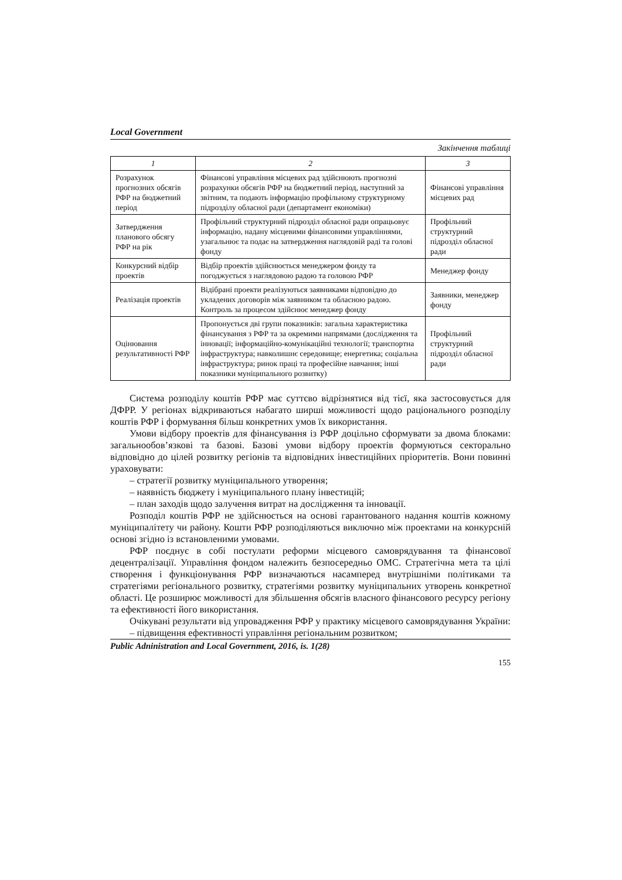Local Government
Закінчення таблиці
| 1 | 2 | 3 |
| --- | --- | --- |
| Розрахунок прогнозних обсягів РФР на бюджетний період | Фінансові управління місцевих рад здійснюють прогнозні розрахунки обсягів РФР на бюджетний період, наступний за звітним, та подають інформацію профільному структурному підрозділу обласної ради (департамент економіки) | Фінансові управління місцевих рад |
| Затвердження планового обсягу РФР на рік | Профільний структурний підрозділ обласної ради опрацьовує інформацію, надану місцевими фінансовими управліннями, узагальнює та подає на затвердження наглядовій раді та голові фонду | Профільний структурний підрозділ обласної ради |
| Конкурсний відбір проектів | Відбір проектів здійснюється менеджером фонду та погоджується з наглядовою радою та головою РФР | Менеджер фонду |
| Реалізація проектів | Відібрані проекти реалізуються заявниками відповідно до укладених договорів між заявником та обласною радою. Контроль за процесом здійснює менеджер фонду | Заявники, менеджер фонду |
| Оцінювання результативності РФР | Пропонується дві групи показників: загальна характеристика фінансування з РФР та за окремими напрямами (дослідження та інновації; інформаційно-комунікаційні технології; транспортна інфраструктура; навколишнє середовище; енергетика; соціальна інфраструктура; ринок праці та професійне навчання; інші показники муніципального розвитку) | Профільний структурний підрозділ обласної ради |
Система розподілу коштів РФР має суттєво відрізнятися від тієї, яка застосовується для ДФРР. У регіонах відкриваються набагато ширші можливості щодо раціонального розподілу коштів РФР і формування більш конкретних умов їх використання.
Умови відбору проектів для фінансування із РФР доцільно сформувати за двома блоками: загальнообов’язкові та базові. Базові умови відбору проектів формуються секторально відповідно до цілей розвитку регіонів та відповідних інвестиційних пріоритетів. Вони повинні ураховувати:
– стратегії розвитку муніципального утворення;
– наявність бюджету і муніципального плану інвестицій;
– план заходів щодо залучення витрат на дослідження та інновації.
Розподіл коштів РФР не здійснюється на основі гарантованого надання коштів кожному муніципалітету чи району. Кошти РФР розподіляються виключно між проектами на конкурсній основі згідно із встановленими умовами.
РФР поєднує в собі постулати реформи місцевого самоврядування та фінансової децентралізації. Управління фондом належить безпосередньо ОМС. Стратегічна мета та цілі створення і функціонування РФР визначаються насамперед внутрішніми політиками та стратегіями регіонального розвитку, стратегіями розвитку муніципальних утворень конкретної області. Це розширює можливості для збільшення обсягів власного фінансового ресурсу регіону та ефективності його використання.
Очікувані результати від упровадження РФР у практику місцевого самоврядування України:
– підвищення ефективності управління регіональним розвитком;
Public Adninistration and Local Government, 2016, is. 1(28)
155